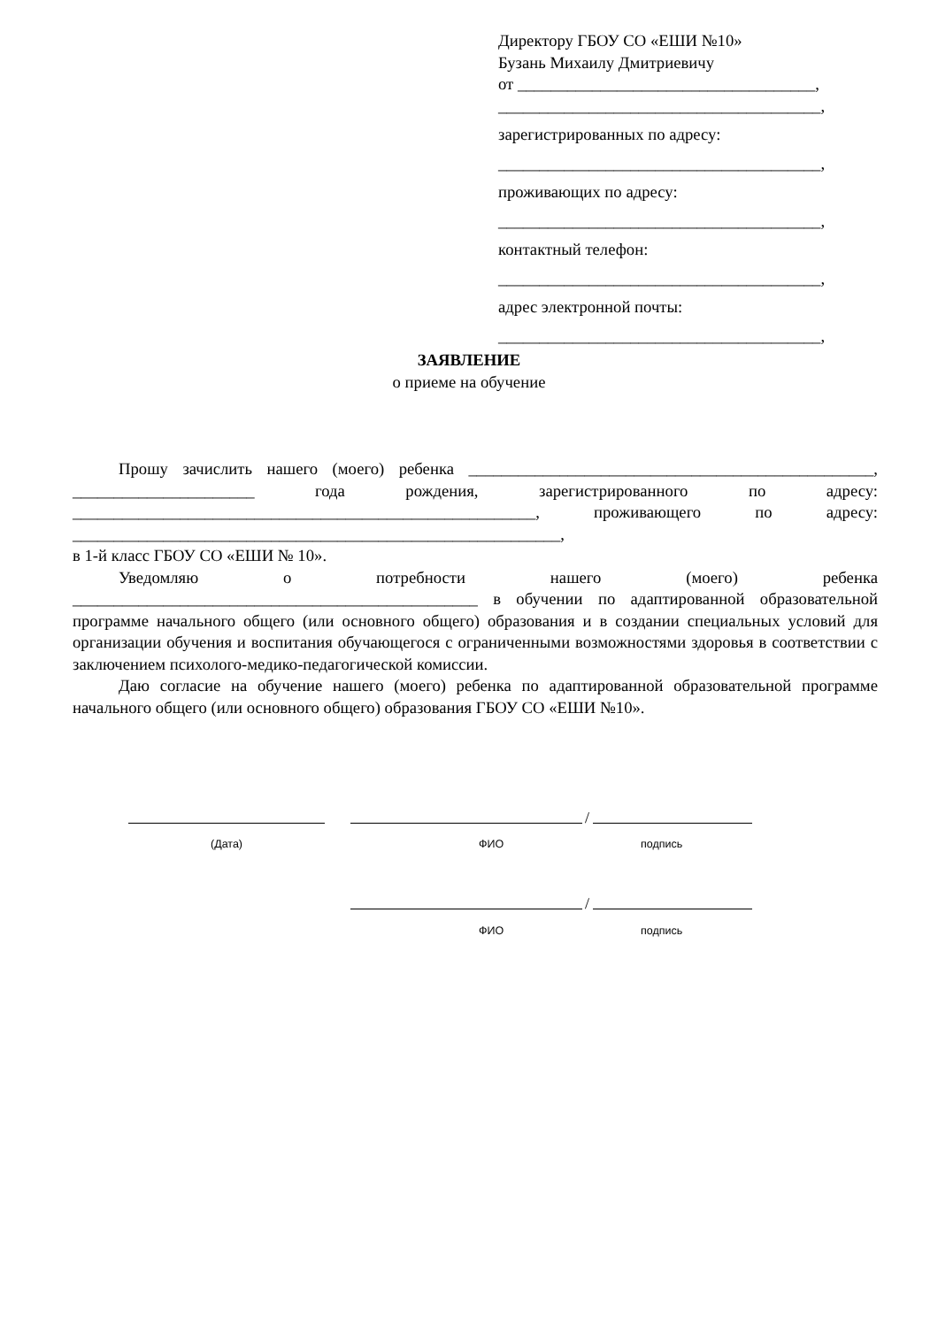Директору ГБОУ СО «ЕШИ №10»
Бузань Михаилу Дмитриевичу
от ____________________________________,
_______________________________________,
зарегистрированных по адресу:
_______________________________________,
проживающих по адресу:
_______________________________________,
контактный телефон:
_______________________________________,
адрес электронной почты:
_______________________________________,
ЗАЯВЛЕНИЕ
о приеме на обучение
Прошу зачислить нашего (моего) ребенка _________________________________________________, ______________________ года рождения, зарегистрированного по адресу: ________________________________________________________, проживающего по адресу: ___________________________________________________________,
в 1-й класс ГБОУ СО «ЕШИ № 10».
Уведомляю о потребности нашего (моего) ребенка _________________________________________________ в обучении по адаптированной образовательной программе начального общего (или основного общего) образования и в создании специальных условий для организации обучения и воспитания обучающегося с ограниченными возможностями здоровья в соответствии с заключением психолого-медико-педагогической комиссии.
Даю согласие на обучение нашего (моего) ребенка по адаптированной образовательной программе начального общего (или основного общего) образования ГБОУ СО «ЕШИ №10».
/
(Дата) ФИО подпись
/
ФИО подпись